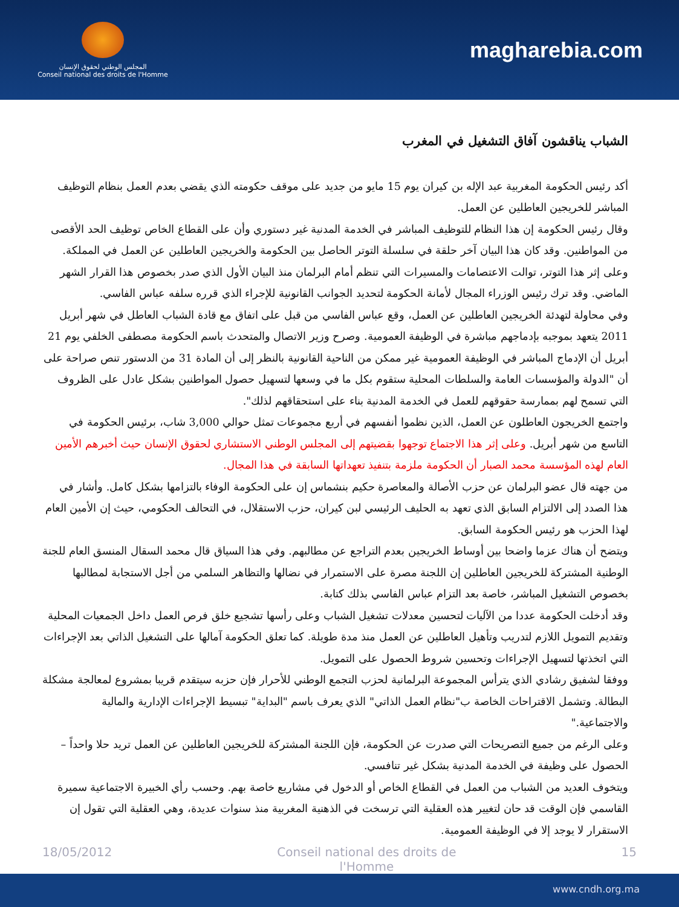المجلس الوطني لحقوق الإنسان
Conseil national des droits de l'Homme
magharebia.com
الشباب يناقشون آفاق التشغيل في المغرب
أكد رئيس الحكومة المغربية عبد الإله بن كيران يوم 15 مايو من جديد على موقف حكومته الذي يقضي بعدم العمل بنظام التوظيف المباشر للخريجين العاطلين عن العمل.
وقال رئيس الحكومة إن هذا النظام للتوظيف المباشر في الخدمة المدنية غير دستوري وأن على القطاع الخاص توظيف الحد الأقصى من المواطنين. وقد كان هذا البيان آخر حلقة في سلسلة التوتر الحاصل بين الحكومة والخريجين العاطلين عن العمل في المملكة.
وعلى إثر هذا التوتر، توالت الاعتصامات والمسيرات التي تنظم أمام البرلمان منذ البيان الأول الذي صدر بخصوص هذا القرار الشهر الماضي. وقد ترك رئيس الوزراء المجال لأمانة الحكومة لتحديد الجوانب القانونية للإجراء الذي قرره سلفه عباس الفاسي.
وفي محاولة لتهدئة الخريجين العاطلين عن العمل، وقع عباس الفاسي من قبل على اتفاق مع قادة الشباب العاطل في شهر أبريل 2011 يتعهد بموجبه بإدماجهم مباشرة في الوظيفة العمومية. وصرح وزير الاتصال والمتحدث باسم الحكومة مصطفى الخلفي يوم 21 أبريل أن الإدماج المباشر في الوظيفة العمومية غير ممكن من الناحية القانونية بالنظر إلى أن المادة 31 من الدستور تنص صراحة على أن "الدولة والمؤسسات العامة والسلطات المحلية ستقوم بكل ما في وسعها لتسهيل حصول المواطنين بشكل عادل على الظروف التي تسمح لهم بممارسة حقوقهم للعمل في الخدمة المدنية بناء على استحقاقهم لذلك".
واجتمع الخريجون العاطلون عن العمل، الذين نظموا أنفسهم في أربع مجموعات تمثل حوالي 3,000 شاب، برئيس الحكومة في التاسع من شهر أبريل. وعلى إثر هذا الاجتماع توجهوا بقضيتهم إلى المجلس الوطني الاستشاري لحقوق الإنسان حيث أخبرهم الأمين العام لهذه المؤسسة محمد الصبار أن الحكومة ملزمة بتنفيذ تعهداتها السابقة في هذا المجال.
من جهته قال عضو البرلمان عن حزب الأصالة والمعاصرة حكيم بنشماس إن على الحكومة الوفاء بالتزامها بشكل كامل. وأشار في هذا الصدد إلى الالتزام السابق الذي تعهد به الحليف الرئيسي لبن كيران، حزب الاستقلال، في التحالف الحكومي، حيث إن الأمين العام لهذا الحزب هو رئيس الحكومة السابق.
ويتضح أن هناك عزما واضحا بين أوساط الخريجين بعدم التراجع عن مطالبهم. وفي هذا السياق قال محمد السقال المنسق العام للجنة الوطنية المشتركة للخريجين العاطلين إن اللجنة مصرة على الاستمرار في نضالها والتظاهر السلمي من أجل الاستجابة لمطالبها بخصوص التشغيل المباشر، خاصة بعد التزام عباس الفاسي بذلك كتابة.
وقد أدخلت الحكومة عددا من الآليات لتحسين معدلات تشغيل الشباب وعلى رأسها تشجيع خلق فرص العمل داخل الجمعيات المحلية وتقديم التمويل اللازم لتدريب وتأهيل العاطلين عن العمل منذ مدة طويلة. كما تعلق الحكومة آمالها على التشغيل الذاتي بعد الإجراءات التي اتخذتها لتسهيل الإجراءات وتحسين شروط الحصول على التمويل.
ووفقا لشفيق رشادي الذي يترأس المجموعة البرلمانية لحزب التجمع الوطني للأحرار فإن حزبه سيتقدم قريبا بمشروع لمعالجة مشكلة البطالة. وتشمل الاقتراحات الخاصة ب"نظام العمل الذاتي" الذي يعرف باسم "البداية" تبسيط الإجراءات الإدارية والمالية والاجتماعية."
وعلى الرغم من جميع التصريحات التي صدرت عن الحكومة، فإن اللجنة المشتركة للخريجين العاطلين عن العمل تريد حلا واحداً – الحصول على وظيفة في الخدمة المدنية بشكل غير تنافسي.
ويتخوف العديد من الشباب من العمل في القطاع الخاص أو الدخول في مشاريع خاصة بهم. وحسب رأي الخبيرة الاجتماعية سميرة القاسمي فإن الوقت قد حان لتغيير هذه العقلية التي ترسخت في الذهنية المغربية منذ سنوات عديدة، وهي العقلية التي تقول إن الاستقرار لا يوجد إلا في الوظيفة العمومية.
18/05/2012 Conseil national des droits de l'Homme 15
www.cndh.org.ma